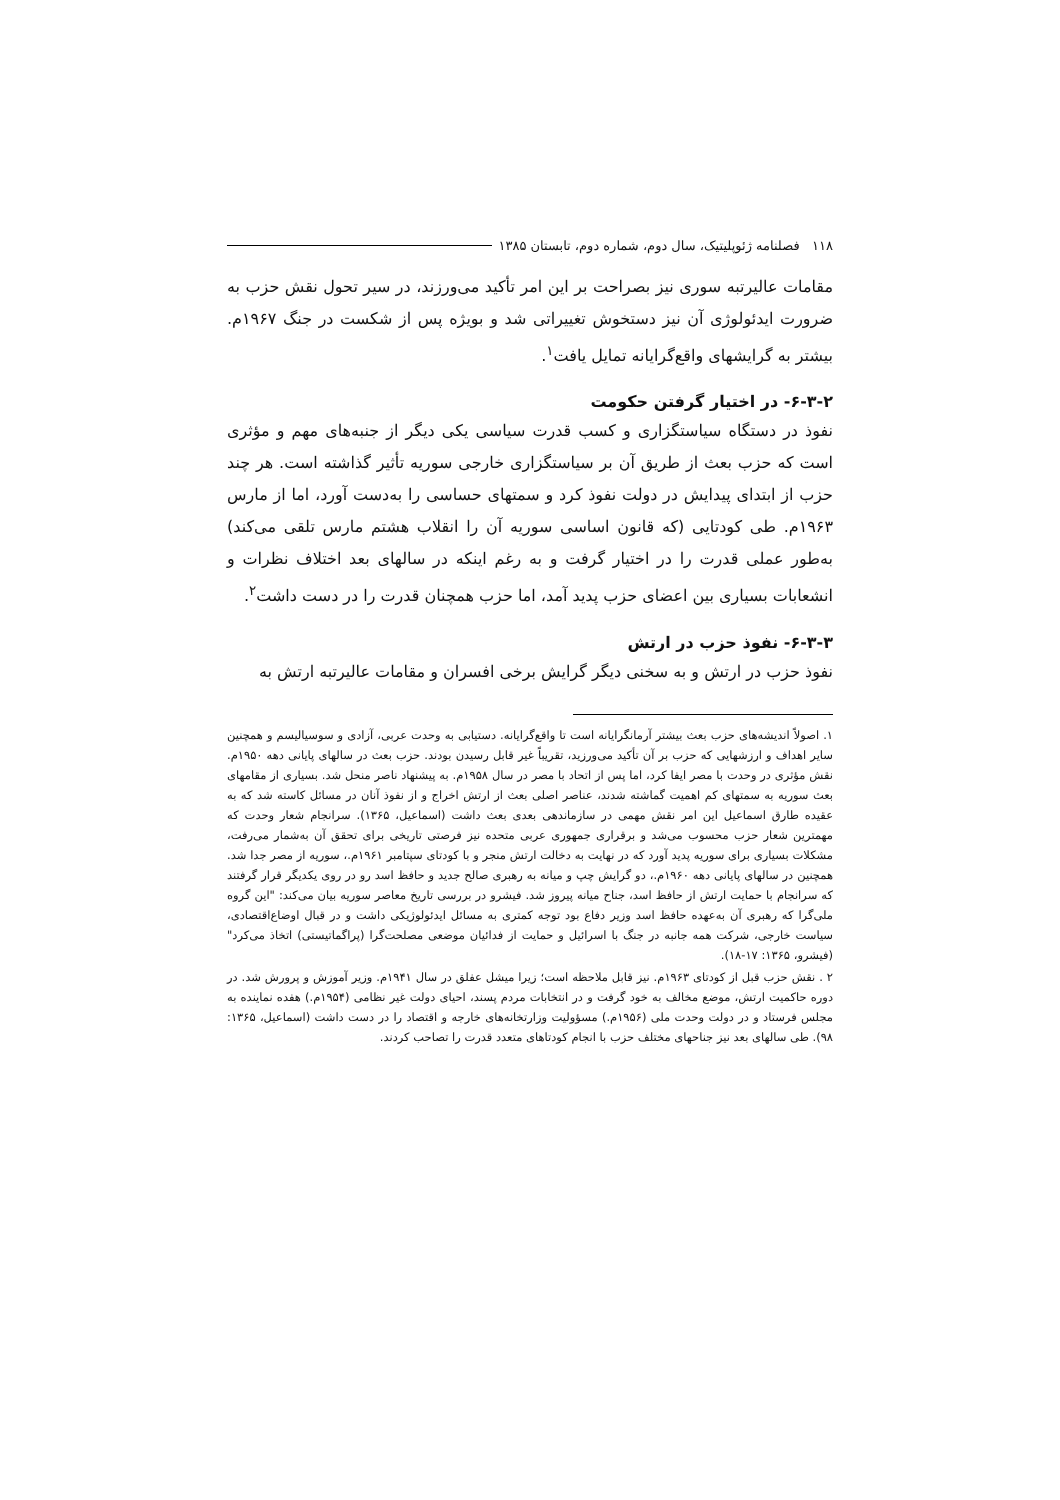۱۱۸ فصلنامه ژئوپلیتیک، سال دوم، شماره دوم، تابستان ۱۳۸۵
مقامات عالیرتبه سوری نیز بصراحت بر این امر تأکید می‌ورزند، در سیر تحول نقش حزب به ضرورت ایدئولوژی آن نیز دستخوش تغییراتی شد و بویژه پس از شکست در جنگ ۱۹۶۷م. بیشتر به گرایشهای واقع‌گرایانه تمایل یافت<sup>۱</sup>.
۶-۳-۲- در اختیار گرفتن حکومت
نفوذ در دستگاه سیاستگزاری و کسب قدرت سیاسی یکی دیگر از جنبه‌های مهم و مؤثری است که حزب بعث از طریق آن بر سیاستگزاری خارجی سوریه تأثیر گذاشته است. هر چند حزب از ابتدای پیدایش در دولت نفوذ کرد و سمتهای حساسی را به‌دست آورد، اما از مارس ۱۹۶۳م. طی کودتایی (که قانون اساسی سوریه آن را انقلاب هشتم مارس تلقی می‌کند) به‌طور عملی قدرت را در اختیار گرفت و به رغم اینکه در سالهای بعد اختلاف نظرات و انشعابات بسیاری بین اعضای حزب پدید آمد، اما حزب همچنان قدرت را در دست داشت<sup>۲</sup>.
۶-۳-۳- نفوذ حزب در ارتش
نفوذ حزب در ارتش و به سخنی دیگر گرایش برخی افسران و مقامات عالیرتبه ارتش به
۱. اصولاً اندیشه‌های حزب بعث بیشتر آرمانگرایانه است تا واقع‌گرایانه. دستیابی به وحدت عربی، آزادی و سوسیالیسم و همچنین سایر اهداف و ارزشهایی که حزب بر آن تأکید می‌ورزید، تقریباً غیر قابل رسیدن بودند. حزب بعث در سالهای پایانی دهه ۱۹۵۰م. نقش مؤثری در وحدت با مصر ایفا کرد، اما پس از اتحاد با مصر در سال ۱۹۵۸م. به پیشنهاد ناصر منحل شد. بسیاری از مقامهای بعث سوریه به سمتهای کم اهمیت گماشته شدند، عناصر اصلی بعث از ارتش اخراج و از نفوذ آنان در مسائل کاسته شد که به عقیده طارق اسماعیل این امر نقش مهمی در سازماندهی بعدی بعث داشت (اسماعیل، ۱۳۶۵). سرانجام شعار وحدت که مهمترین شعار حزب محسوب می‌شد و برقراری جمهوری عربی متحده نیز فرصتی تاریخی برای تحقق آن به‌شمار می‌رفت، مشکلات بسیاری برای سوریه پدید آورد که در نهایت به دخالت ارتش منجر و با کودتای سپتامبر ۱۹۶۱م.، سوریه از مصر جدا شد. همچنین در سالهای پایانی دهه ۱۹۶۰م.، دو گرایش چپ و میانه به رهبری صالح جدید و حافظ اسد رو در روی یکدیگر قرار گرفتند که سرانجام با حمایت ارتش از حافظ اسد، جناح میانه پیروز شد. فیشرو در بررسی تاریخ معاصر سوریه بیان می‌کند: "این گروه ملی‌گرا که رهبری آن به‌عهده حافظ اسد وزیر دفاع بود توجه کمتری به مسائل ایدئولوژیکی داشت و در قبال اوضاع‌اقتصادی، سیاست خارجی، شرکت همه جانبه در جنگ با اسرائیل و حمایت از فدائیان موضعی مصلحت‌گرا (پراگماتیستی) اتخاذ می‌کرد" (فیشرو، ۱۳۶۵: ۱۷-۱۸).
۲ . نقش حزب قبل از کودتای ۱۹۶۳م. نیز قابل ملاحظه است؛ زیرا میشل عفلق در سال ۱۹۴۱م. وزیر آموزش و پرورش شد. در دوره حاکمیت ارتش، موضع مخالف به خود گرفت و در انتخابات مردم پسند، احیای دولت غیر نظامی (۱۹۵۴م.) هفده نماینده به مجلس فرستاد و در دولت وحدت ملی (۱۹۵۶م.) مسؤولیت وزارتخانه‌های خارجه و اقتصاد را در دست داشت (اسماعیل، ۱۳۶۵: ۹۸). طی سالهای بعد نیز جناحهای مختلف حزب با انجام کودتاهای متعدد قدرت را تصاحب کردند.